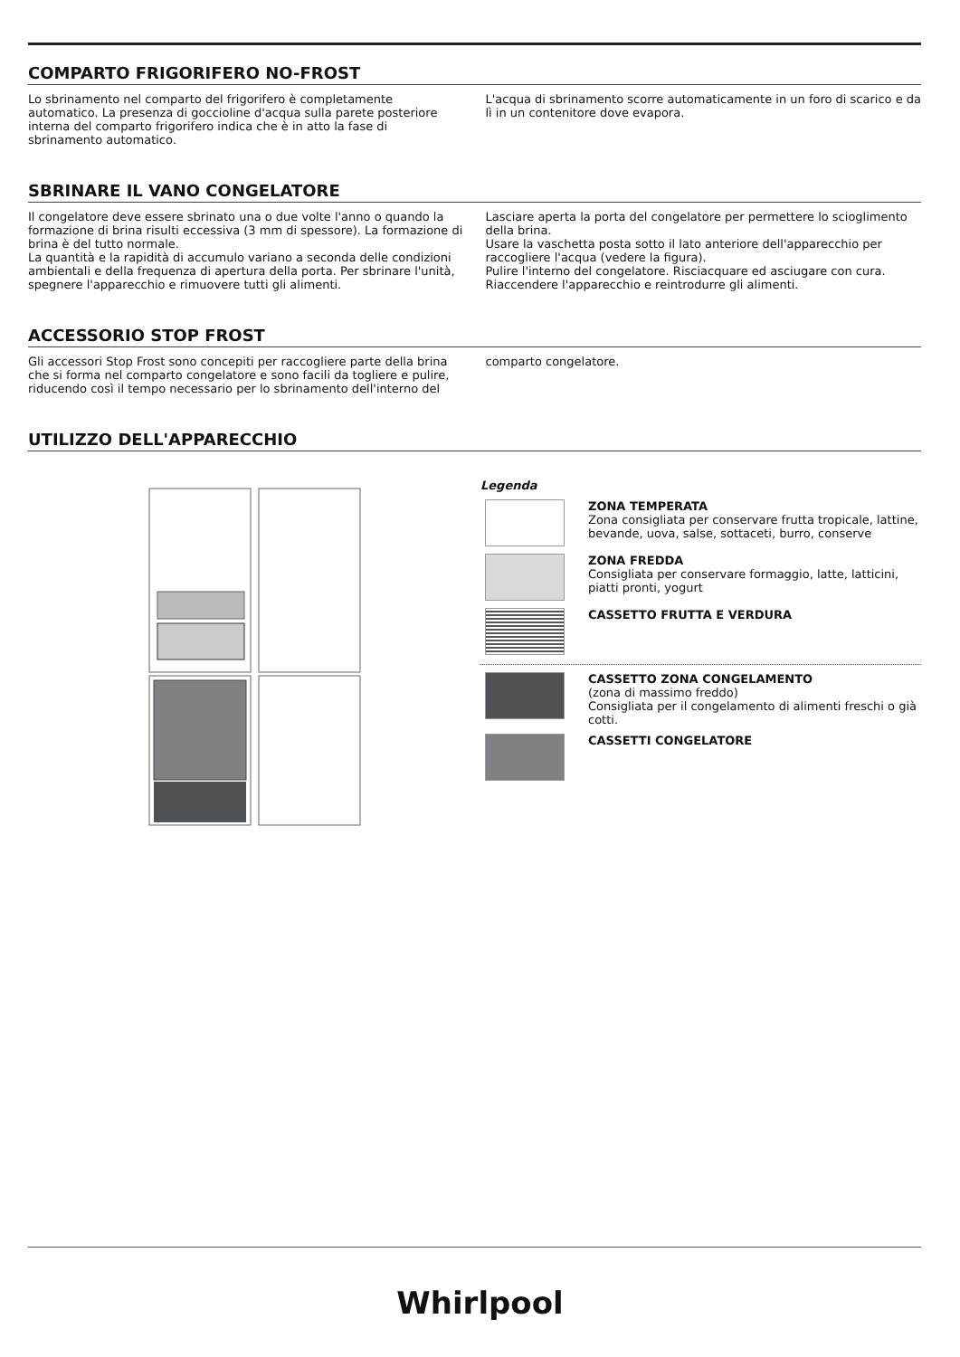COMPARTO FRIGORIFERO NO-FROST
Lo sbrinamento nel comparto del frigorifero è completamente automatico. La presenza di goccioline d'acqua sulla parete posteriore interna del comparto frigorifero indica che è in atto la fase di sbrinamento automatico.
L'acqua di sbrinamento scorre automaticamente in un foro di scarico e da lì in un contenitore dove evapora.
SBRINARE IL VANO CONGELATORE
Il congelatore deve essere sbrinato una o due volte l'anno o quando la formazione di brina risulti eccessiva (3 mm di spessore). La formazione di brina è del tutto normale.
La quantità e la rapidità di accumulo variano a seconda delle condizioni ambientali e della frequenza di apertura della porta. Per sbrinare l'unità, spegnere l'apparecchio e rimuovere tutti gli alimenti.
Lasciare aperta la porta del congelatore per permettere lo scioglimento della brina.
Usare la vaschetta posta sotto il lato anteriore dell'apparecchio per raccogliere l'acqua (vedere la figura).
Pulire l'interno del congelatore. Risciacquare ed asciugare con cura. Riaccendere l'apparecchio e reintrodurre gli alimenti.
ACCESSORIO STOP FROST
Gli accessori Stop Frost sono concepiti per raccogliere parte della brina che si forma nel comparto congelatore e sono facili da togliere e pulire, riducendo così il tempo necessario per lo sbrinamento dell'interno del
comparto congelatore.
UTILIZZO DELL'APPARECCHIO
Legenda
ZONA TEMPERATA
Zona consigliata per conservare frutta tropicale, lattine, bevande, uova, salse, sottaceti, burro, conserve
ZONA FREDDA
Consigliata per conservare formaggio, latte, latticini, piatti pronti, yogurt
CASSETTO FRUTTA E VERDURA
CASSETTO ZONA CONGELAMENTO
(zona di massimo freddo)
Consigliata per il congelamento di alimenti freschi o già cotti.
CASSETTI CONGELATORE
Whirlpool